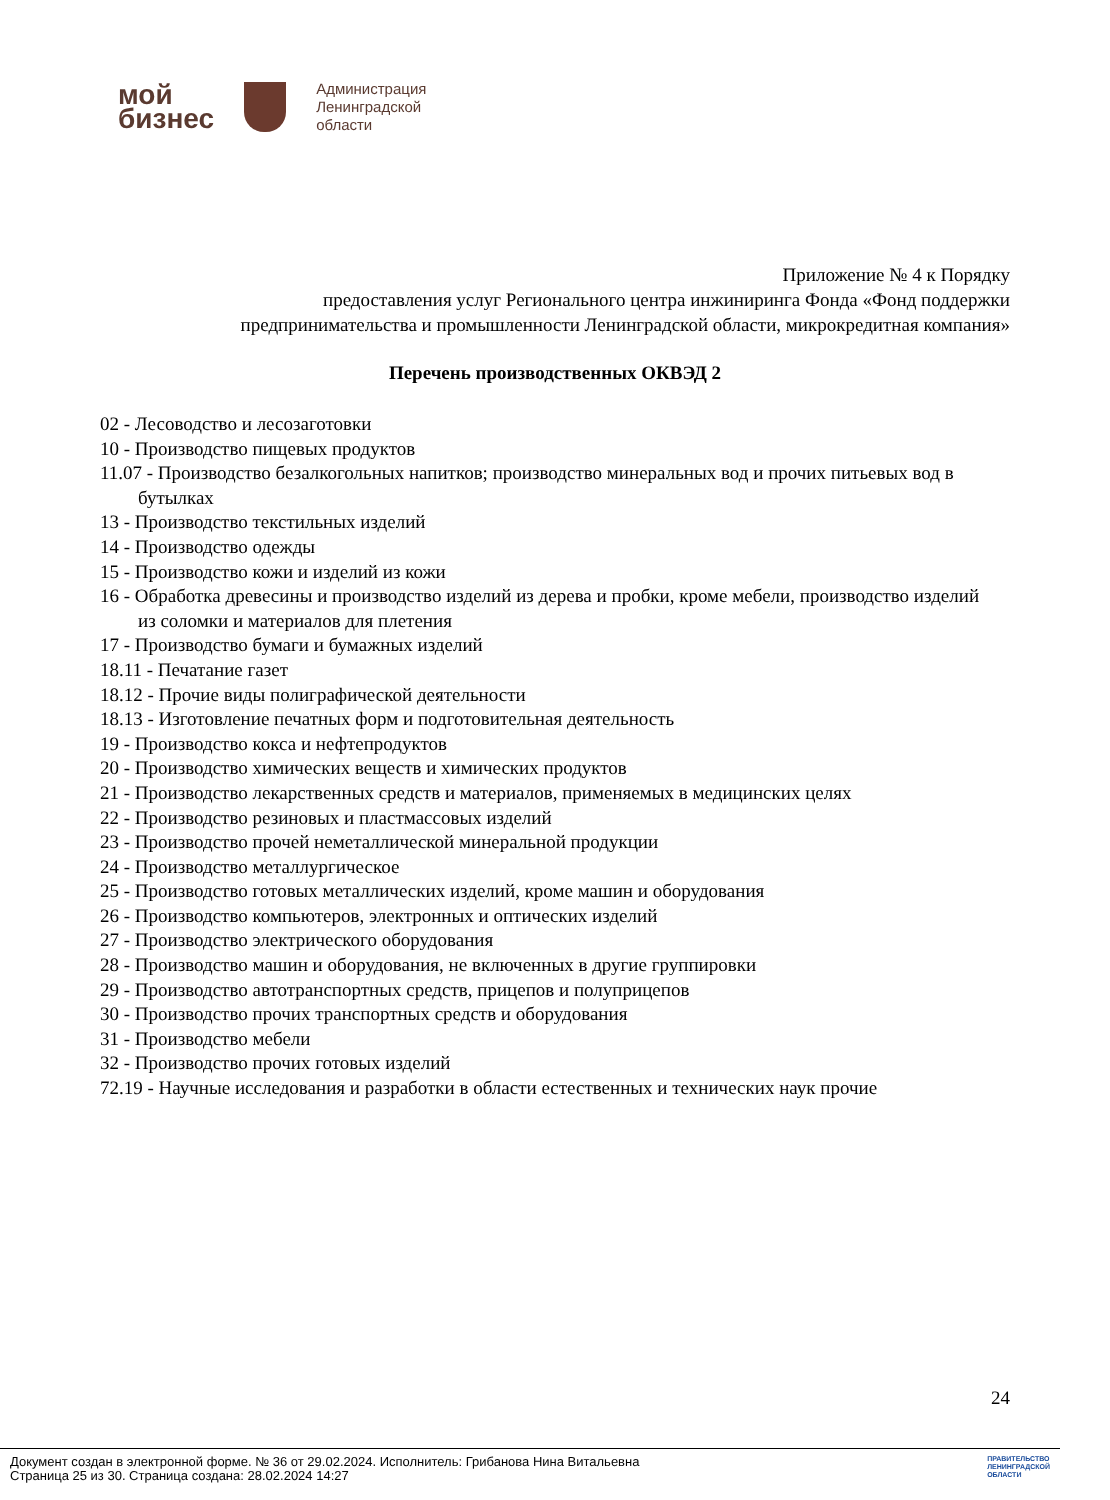мой
бизнес
Администрация
Ленинградской
области
Приложение № 4 к Порядку
предоставления услуг Регионального центра инжиниринга Фонда «Фонд поддержки
предпринимательства и промышленности Ленинградской области, микрокредитная компания»
Перечень производственных ОКВЭД 2
02 - Лесоводство и лесозаготовки
10 - Производство пищевых продуктов
11.07 - Производство безалкогольных напитков; производство минеральных вод и прочих питьевых вод в бутылках
13 - Производство текстильных изделий
14 - Производство одежды
15 - Производство кожи и изделий из кожи
16 - Обработка древесины и производство изделий из дерева и пробки, кроме мебели, производство изделий из соломки и материалов для плетения
17 - Производство бумаги и бумажных изделий
18.11 - Печатание газет
18.12 - Прочие виды полиграфической деятельности
18.13 - Изготовление печатных форм и подготовительная деятельность
19 - Производство кокса и нефтепродуктов
20 - Производство химических веществ и химических продуктов
21 - Производство лекарственных средств и материалов, применяемых в медицинских целях
22 - Производство резиновых и пластмассовых изделий
23 - Производство прочей неметаллической минеральной продукции
24 - Производство металлургическое
25 - Производство готовых металлических изделий, кроме машин и оборудования
26 - Производство компьютеров, электронных и оптических изделий
27 - Производство электрического оборудования
28 - Производство машин и оборудования, не включенных в другие группировки
29 - Производство автотранспортных средств, прицепов и полуприцепов
30 - Производство прочих транспортных средств и оборудования
31 - Производство мебели
32 - Производство прочих готовых изделий
72.19 - Научные исследования и разработки в области естественных и технических наук прочие
24
Документ создан в электронной форме. № 36 от 29.02.2024. Исполнитель: Грибанова Нина Витальевна
Страница 25 из 30. Страница создана: 28.02.2024 14:27
ПРАВИТЕЛЬСТВО
ЛЕНИНГРАДСКОЙ
ОБЛАСТИ